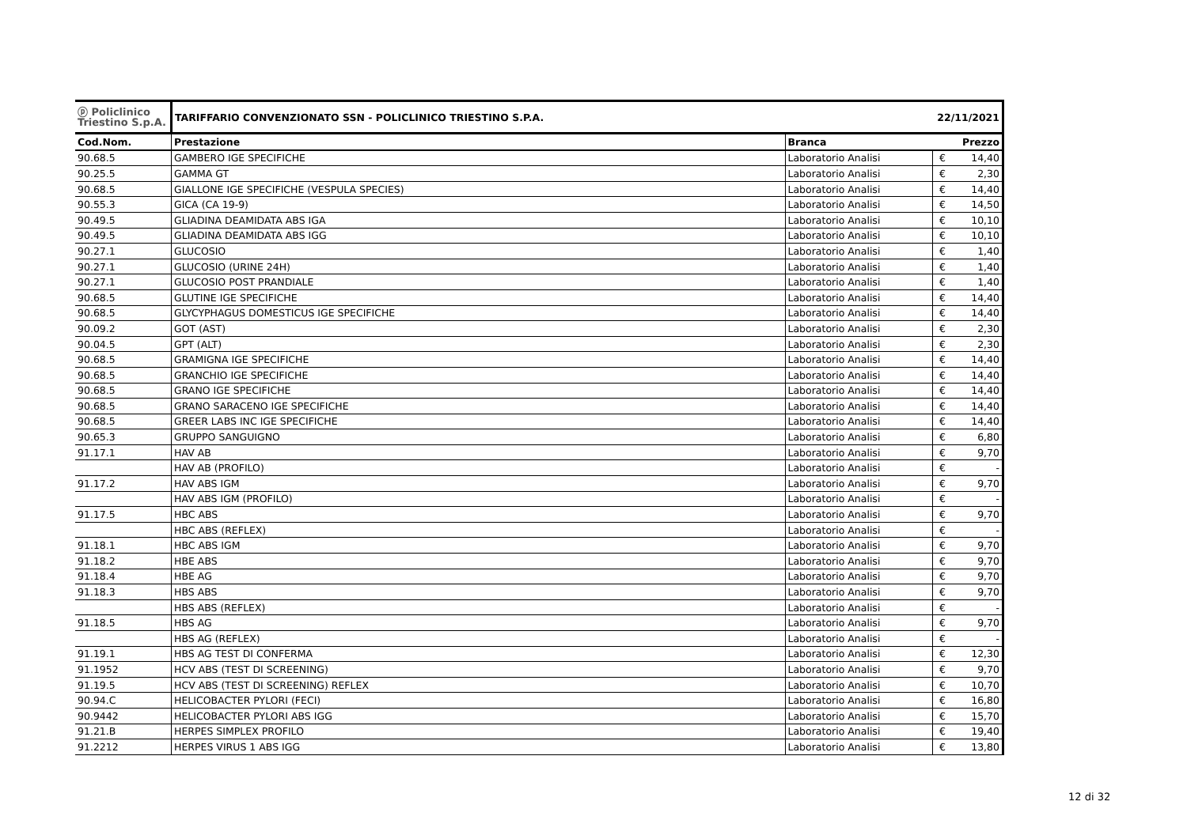| ⓟ Policlinico Triestino S.p.A. | TARIFFARIO CONVENZIONATO SSN - POLICLINICO TRIESTINO S.P.A. | | 22/11/2021 | |
| Cod.Nom. | Prestazione | Branca | Prezzo | |
| 90.68.5 | GAMBERO IGE SPECIFICHE | Laboratorio Analisi | € | 14,40 |
| 90.25.5 | GAMMA GT | Laboratorio Analisi | € | 2,30 |
| 90.68.5 | GIALLONE IGE SPECIFICHE (VESPULA SPECIES) | Laboratorio Analisi | € | 14,40 |
| 90.55.3 | GICA (CA 19-9) | Laboratorio Analisi | € | 14,50 |
| 90.49.5 | GLIADINA DEAMIDATA ABS IGA | Laboratorio Analisi | € | 10,10 |
| 90.49.5 | GLIADINA DEAMIDATA ABS IGG | Laboratorio Analisi | € | 10,10 |
| 90.27.1 | GLUCOSIO | Laboratorio Analisi | € | 1,40 |
| 90.27.1 | GLUCOSIO (URINE 24H) | Laboratorio Analisi | € | 1,40 |
| 90.27.1 | GLUCOSIO POST PRANDIALE | Laboratorio Analisi | € | 1,40 |
| 90.68.5 | GLUTINE IGE SPECIFICHE | Laboratorio Analisi | € | 14,40 |
| 90.68.5 | GLYCYPHAGUS DOMESTICUS IGE SPECIFICHE | Laboratorio Analisi | € | 14,40 |
| 90.09.2 | GOT (AST) | Laboratorio Analisi | € | 2,30 |
| 90.04.5 | GPT (ALT) | Laboratorio Analisi | € | 2,30 |
| 90.68.5 | GRAMIGNA IGE SPECIFICHE | Laboratorio Analisi | € | 14,40 |
| 90.68.5 | GRANCHIO IGE SPECIFICHE | Laboratorio Analisi | € | 14,40 |
| 90.68.5 | GRANO IGE SPECIFICHE | Laboratorio Analisi | € | 14,40 |
| 90.68.5 | GRANO SARACENO IGE SPECIFICHE | Laboratorio Analisi | € | 14,40 |
| 90.68.5 | GREER LABS INC IGE SPECIFICHE | Laboratorio Analisi | € | 14,40 |
| 90.65.3 | GRUPPO SANGUIGNO | Laboratorio Analisi | € | 6,80 |
| 91.17.1 | HAV AB | Laboratorio Analisi | € | 9,70 |
| | HAV AB (PROFILO) | Laboratorio Analisi | € | - |
| 91.17.2 | HAV ABS IGM | Laboratorio Analisi | € | 9,70 |
| | HAV ABS IGM (PROFILO) | Laboratorio Analisi | € | - |
| 91.17.5 | HBC ABS | Laboratorio Analisi | € | 9,70 |
| | HBC ABS (REFLEX) | Laboratorio Analisi | € | - |
| 91.18.1 | HBC ABS IGM | Laboratorio Analisi | € | 9,70 |
| 91.18.2 | HBE ABS | Laboratorio Analisi | € | 9,70 |
| 91.18.4 | HBE AG | Laboratorio Analisi | € | 9,70 |
| 91.18.3 | HBS ABS | Laboratorio Analisi | € | 9,70 |
| | HBS ABS (REFLEX) | Laboratorio Analisi | € | - |
| 91.18.5 | HBS AG | Laboratorio Analisi | € | 9,70 |
| | HBS AG (REFLEX) | Laboratorio Analisi | € | - |
| 91.19.1 | HBS AG TEST DI CONFERMA | Laboratorio Analisi | € | 12,30 |
| 91.1952 | HCV ABS (TEST DI SCREENING) | Laboratorio Analisi | € | 9,70 |
| 91.19.5 | HCV ABS (TEST DI SCREENING) REFLEX | Laboratorio Analisi | € | 10,70 |
| 90.94.C | HELICOBACTER PYLORI (FECI) | Laboratorio Analisi | € | 16,80 |
| 90.9442 | HELICOBACTER PYLORI ABS IGG | Laboratorio Analisi | € | 15,70 |
| 91.21.B | HERPES SIMPLEX PROFILO | Laboratorio Analisi | € | 19,40 |
| 91.2212 | HERPES VIRUS 1 ABS IGG | Laboratorio Analisi | € | 13,80 |
12 di 32